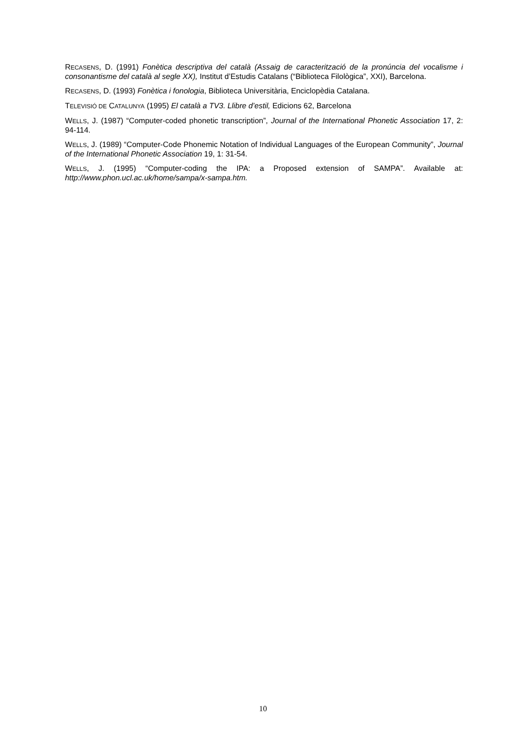RECASENS, D. (1991) Fonètica descriptiva del català (Assaig de caracterització de la pronúncia del vocalisme i consonantisme del català al segle XX), Institut d’Estudis Catalans (“Biblioteca Filològica”, XXI), Barcelona.
RECASENS, D. (1993) Fonètica i fonologia, Biblioteca Universitària, Enciclopèdia Catalana.
TELEVISIÓ DE CATALUNYA (1995) El català a TV3. Llibre d’estil, Edicions 62, Barcelona
WELLS, J. (1987) “Computer-coded phonetic transcription”, Journal of the International Phonetic Association 17, 2: 94-114.
WELLS, J. (1989) “Computer-Code Phonemic Notation of Individual Languages of the European Community”, Journal of the International Phonetic Association 19, 1: 31-54.
WELLS, J. (1995) “Computer-coding the IPA: a Proposed extension of SAMPA”. Available at: http://www.phon.ucl.ac.uk/home/sampa/x-sampa.htm.
10